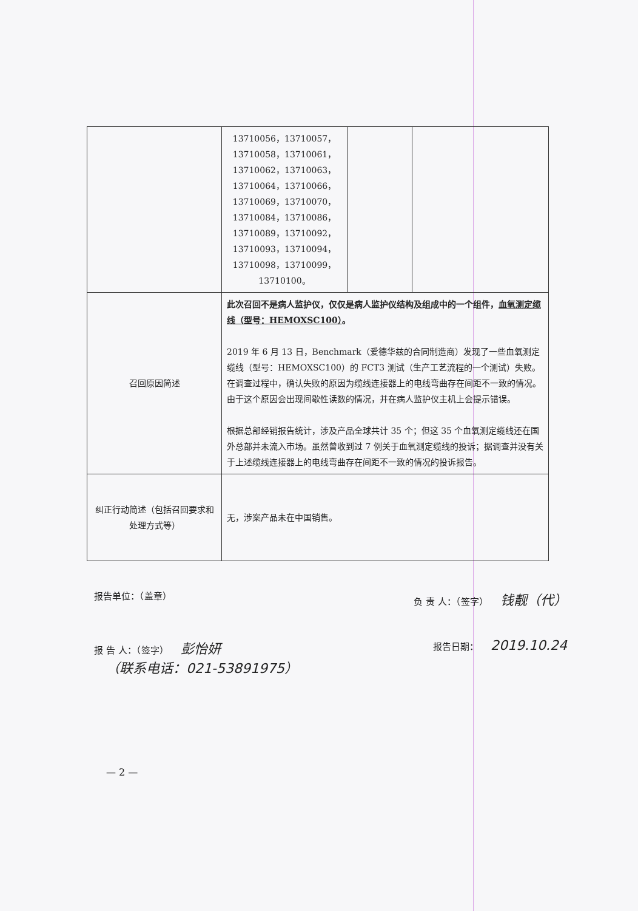| | 13710056，13710057， 13710058，13710061， 13710062，13710063， 13710064，13710066， 13710069，13710070， 13710084，13710086， 13710089，13710092， 13710093，13710094， 13710098，13710099， 13710100。 | | |
| 召回原因简述 | 此次召回不是病人监护仪，仅仅是病人监护仪结构及组成中的一个组件， 血氧测定缆线（型号：HEMOXSC100） 。 2019 年 6 月 13 日，Benchmark（爱德华兹的合同制造商）发现了一些血氧测定缆线（型号：HEMOXSC100）的 FCT3 测试（生产工艺流程的一个测试）失败。在调查过程中，确认失败的原因为缆线连接器上的电线弯曲存在间距不一致的情况。由于这个原因会出现间歇性读数的情况，并在病人监护仪主机上会提示错误。 根据总部经销报告统计，涉及产品全球共计 35 个；但这 35 个血氧测定缆线还在国外总部并未流入市场。虽然曾收到过 7 例关于血氧测定缆线的投诉；据调查并没有关于上述缆线连接器上的电线弯曲存在间距不一致的情况的投诉报告。 | | |
| 纠正行动简述（包括召回要求和处理方式等） | 无，涉案产品未在中国销售。 | | |
报告单位：（盖章） 负 责 人：（签字） 钱靓（代）
报 告 人：（签字） 彭怡妍
（联系电话：021-53891975） 报告日期： 2019.10.24
— 2 —